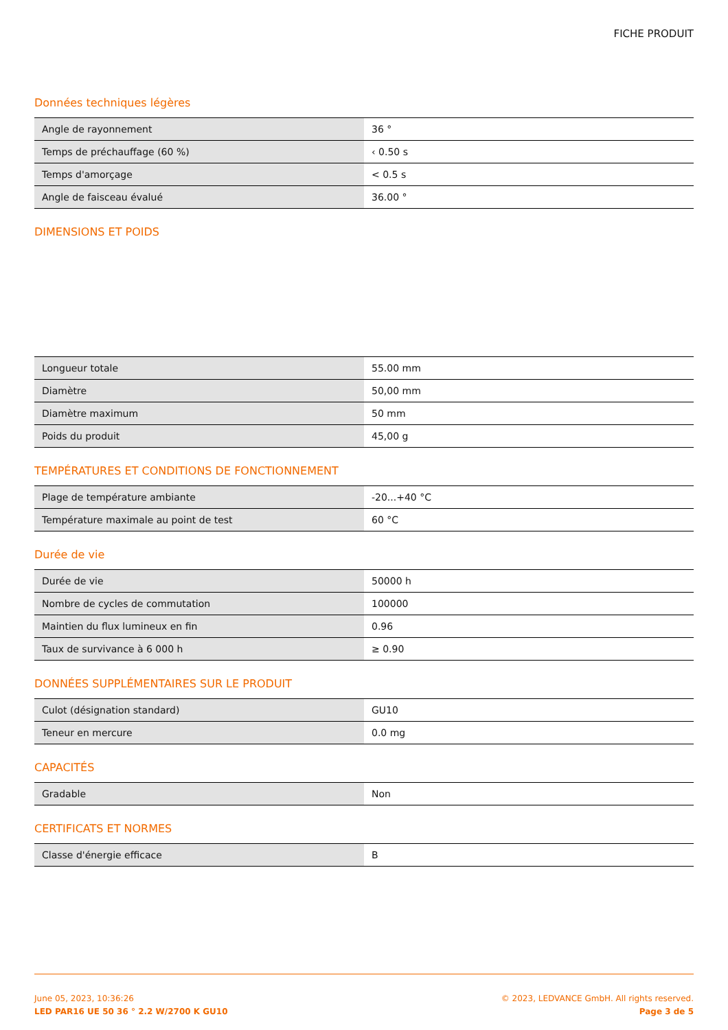FICHE PRODUIT
Données techniques légères
| Angle de rayonnement | 36 ° |
| Temps de préchauffage (60 %) | ‹ 0.50 s |
| Temps d'amorçage | < 0.5 s |
| Angle de faisceau évalué | 36.00 ° |
DIMENSIONS ET POIDS
| Longueur totale | 55.00 mm |
| Diamètre | 50,00 mm |
| Diamètre maximum | 50 mm |
| Poids du produit | 45,00 g |
TEMPÉRATURES ET CONDITIONS DE FONCTIONNEMENT
| Plage de température ambiante | -20...+40 °C |
| Température maximale au point de test | 60 °C |
Durée de vie
| Durée de vie | 50000 h |
| Nombre de cycles de commutation | 100000 |
| Maintien du flux lumineux en fin | 0.96 |
| Taux de survivance à 6 000 h | ≥ 0.90 |
DONNÉES SUPPLÉMENTAIRES SUR LE PRODUIT
| Culot (désignation standard) | GU10 |
| Teneur en mercure | 0.0 mg |
CAPACITÉS
| Gradable | Non |
CERTIFICATS ET NORMES
| Classe d'énergie efficace | B |
June 05, 2023, 10:36:26
LED PAR16 UE 50 36 ° 2.2 W/2700 K GU10
© 2023, LEDVANCE GmbH. All rights reserved.
Page 3 de 5